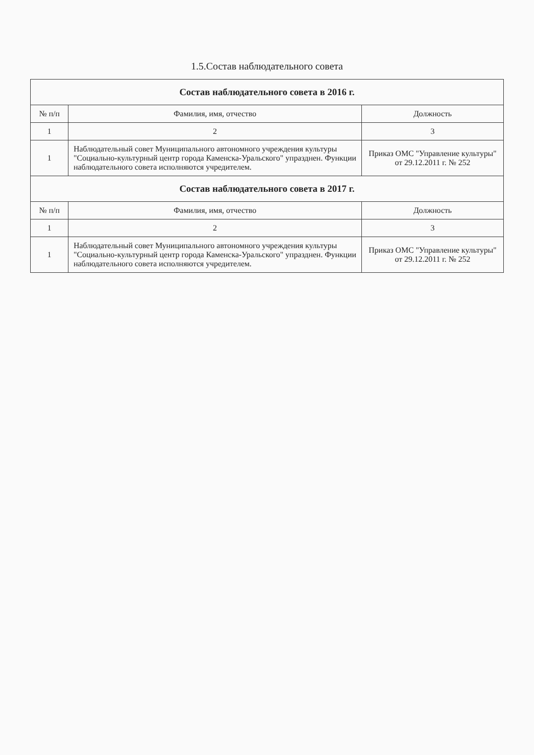1.5.Состав наблюдательного совета
| Состав наблюдательного совета в 2016 г. | | |
| № п/п | Фамилия, имя, отчество | Должность |
| 1 | 2 | 3 |
| 1 | Наблюдательный совет Муниципального автономного учреждения культуры "Социально-культурный центр города Каменска-Уральского" упразднен. Функции наблюдательного совета исполняются учредителем. | Приказ ОМС "Управление культуры" от 29.12.2011 г. № 252 |
| Состав наблюдательного совета в 2017 г. | | |
| № п/п | Фамилия, имя, отчество | Должность |
| 1 | 2 | 3 |
| 1 | Наблюдательный совет Муниципального автономного учреждения культуры "Социально-культурный центр города Каменска-Уральского" упразднен. Функции наблюдательного совета исполняются учредителем. | Приказ ОМС "Управление культуры" от 29.12.2011 г. № 252 |